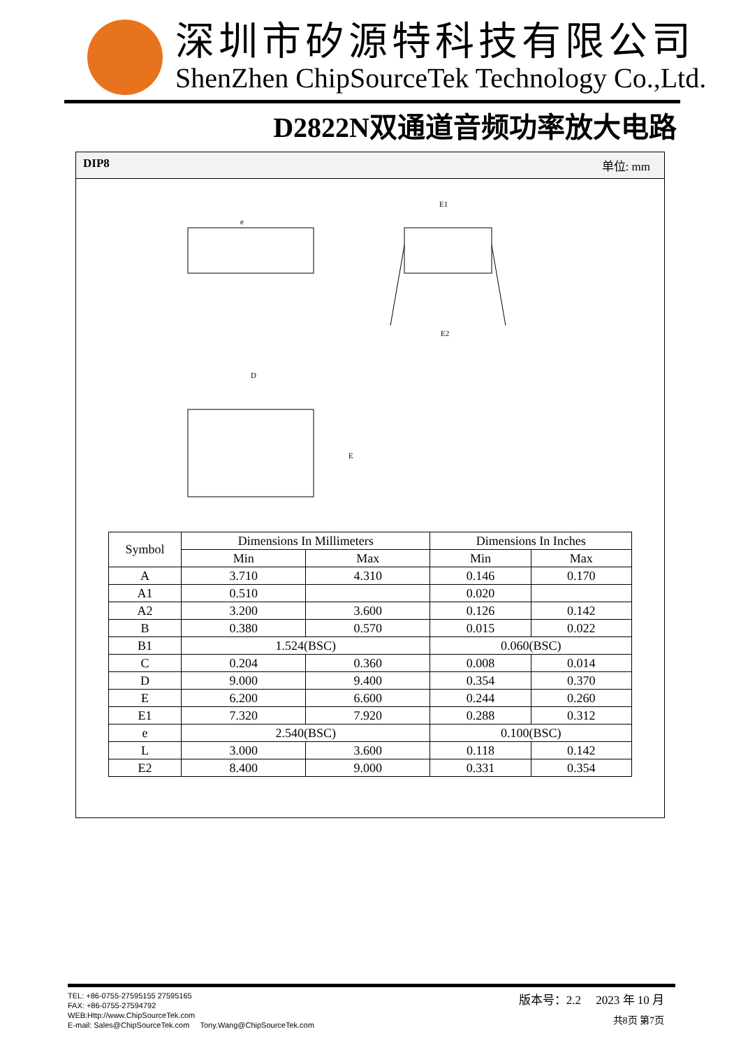深圳市矽源特科技有限公司
ShenZhen ChipSourceTek Technology Co.,Ltd.
D2822N双通道音频功率放大电路
DIP8 单位: mm
e
E1
E2
D
E
| Symbol | Dimensions In Millimeters | | Dimensions In Inches | |
| --- | --- | --- | --- | --- |
| | Min | Max | Min | Max |
| A | 3.710 | 4.310 | 0.146 | 0.170 |
| A1 | 0.510 | | 0.020 | |
| A2 | 3.200 | 3.600 | 0.126 | 0.142 |
| B | 0.380 | 0.570 | 0.015 | 0.022 |
| B1 | 1.524(BSC) | | 0.060(BSC) | |
| C | 0.204 | 0.360 | 0.008 | 0.014 |
| D | 9.000 | 9.400 | 0.354 | 0.370 |
| E | 6.200 | 6.600 | 0.244 | 0.260 |
| E1 | 7.320 | 7.920 | 0.288 | 0.312 |
| e | 2.540(BSC) | | 0.100(BSC) | |
| L | 3.000 | 3.600 | 0.118 | 0.142 |
| E2 | 8.400 | 9.000 | 0.331 | 0.354 |
TEL: +86-0755-27595155 27595165
FAX: +86-0755-27594792
WEB:Http://www.ChipSourceTek.com
E-mail: Sales@ChipSourceTek.com Tony.Wang@ChipSourceTek.com
版本号：2.2 2023 年 10 月
共8页 第7页